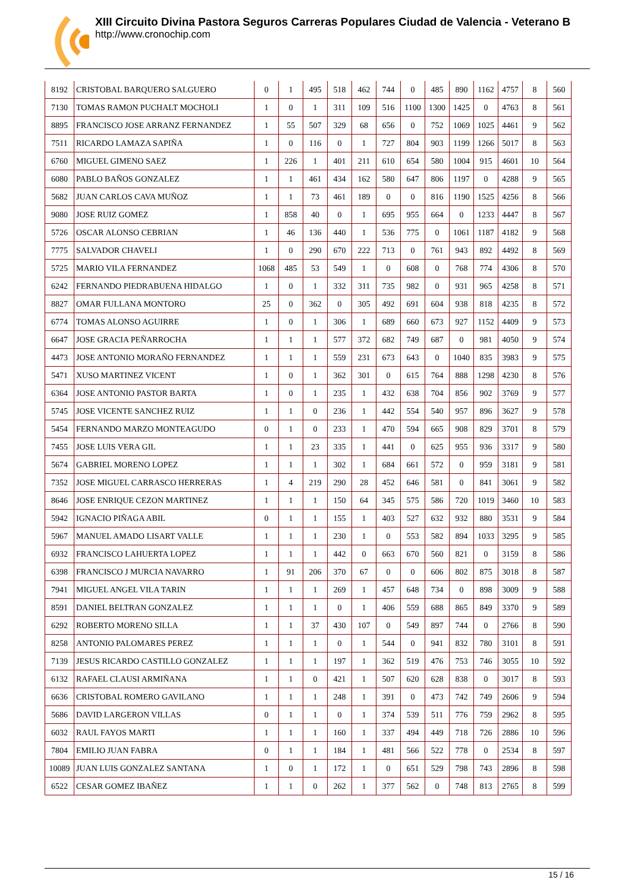XIII Circuito Divina Pastora Seguros Carreras Populares Ciudad de Valencia - Veterano B
http://www.cronochip.com
| 8192 | CRISTOBAL BARQUERO SALGUERO | 0 | 1 | 495 | 518 | 462 | 744 | 0 | 485 | 890 | 1162 | 4757 | 8 | 560 |
| 7130 | TOMAS RAMON PUCHALT MOCHOLI | 1 | 0 | 1 | 311 | 109 | 516 | 1100 | 1300 | 1425 | 0 | 4763 | 8 | 561 |
| 8895 | FRANCISCO JOSE ARRANZ FERNANDEZ | 1 | 55 | 507 | 329 | 68 | 656 | 0 | 752 | 1069 | 1025 | 4461 | 9 | 562 |
| 7511 | RICARDO LAMAZA SAPIÑA | 1 | 0 | 116 | 0 | 1 | 727 | 804 | 903 | 1199 | 1266 | 5017 | 8 | 563 |
| 6760 | MIGUEL GIMENO SAEZ | 1 | 226 | 1 | 401 | 211 | 610 | 654 | 580 | 1004 | 915 | 4601 | 10 | 564 |
| 6080 | PABLO BAÑOS GONZALEZ | 1 | 1 | 461 | 434 | 162 | 580 | 647 | 806 | 1197 | 0 | 4288 | 9 | 565 |
| 5682 | JUAN CARLOS CAVA MUÑOZ | 1 | 1 | 73 | 461 | 189 | 0 | 0 | 816 | 1190 | 1525 | 4256 | 8 | 566 |
| 9080 | JOSE RUIZ GOMEZ | 1 | 858 | 40 | 0 | 1 | 695 | 955 | 664 | 0 | 1233 | 4447 | 8 | 567 |
| 5726 | OSCAR ALONSO CEBRIAN | 1 | 46 | 136 | 440 | 1 | 536 | 775 | 0 | 1061 | 1187 | 4182 | 9 | 568 |
| 7775 | SALVADOR CHAVELI | 1 | 0 | 290 | 670 | 222 | 713 | 0 | 761 | 943 | 892 | 4492 | 8 | 569 |
| 5725 | MARIO VILA FERNANDEZ | 1068 | 485 | 53 | 549 | 1 | 0 | 608 | 0 | 768 | 774 | 4306 | 8 | 570 |
| 6242 | FERNANDO PIEDRABUENA HIDALGO | 1 | 0 | 1 | 332 | 311 | 735 | 982 | 0 | 931 | 965 | 4258 | 8 | 571 |
| 8827 | OMAR FULLANA MONTORO | 25 | 0 | 362 | 0 | 305 | 492 | 691 | 604 | 938 | 818 | 4235 | 8 | 572 |
| 6774 | TOMAS ALONSO AGUIRRE | 1 | 0 | 1 | 306 | 1 | 689 | 660 | 673 | 927 | 1152 | 4409 | 9 | 573 |
| 6647 | JOSE GRACIA PEÑARROCHA | 1 | 1 | 1 | 577 | 372 | 682 | 749 | 687 | 0 | 981 | 4050 | 9 | 574 |
| 4473 | JOSE ANTONIO MORAÑO FERNANDEZ | 1 | 1 | 1 | 559 | 231 | 673 | 643 | 0 | 1040 | 835 | 3983 | 9 | 575 |
| 5471 | XUSO MARTINEZ VICENT | 1 | 0 | 1 | 362 | 301 | 0 | 615 | 764 | 888 | 1298 | 4230 | 8 | 576 |
| 6364 | JOSE ANTONIO PASTOR BARTA | 1 | 0 | 1 | 235 | 1 | 432 | 638 | 704 | 856 | 902 | 3769 | 9 | 577 |
| 5745 | JOSE VICENTE SANCHEZ RUIZ | 1 | 1 | 0 | 236 | 1 | 442 | 554 | 540 | 957 | 896 | 3627 | 9 | 578 |
| 5454 | FERNANDO MARZO MONTEAGUDO | 0 | 1 | 0 | 233 | 1 | 470 | 594 | 665 | 908 | 829 | 3701 | 8 | 579 |
| 7455 | JOSE LUIS VERA GIL | 1 | 1 | 23 | 335 | 1 | 441 | 0 | 625 | 955 | 936 | 3317 | 9 | 580 |
| 5674 | GABRIEL MORENO LOPEZ | 1 | 1 | 1 | 302 | 1 | 684 | 661 | 572 | 0 | 959 | 3181 | 9 | 581 |
| 7352 | JOSE MIGUEL CARRASCO HERRERAS | 1 | 4 | 219 | 290 | 28 | 452 | 646 | 581 | 0 | 841 | 3061 | 9 | 582 |
| 8646 | JOSE ENRIQUE CEZON MARTINEZ | 1 | 1 | 1 | 150 | 64 | 345 | 575 | 586 | 720 | 1019 | 3460 | 10 | 583 |
| 5942 | IGNACIO PIÑAGA ABIL | 0 | 1 | 1 | 155 | 1 | 403 | 527 | 632 | 932 | 880 | 3531 | 9 | 584 |
| 5967 | MANUEL AMADO LISART VALLE | 1 | 1 | 1 | 230 | 1 | 0 | 553 | 582 | 894 | 1033 | 3295 | 9 | 585 |
| 6932 | FRANCISCO LAHUERTA LOPEZ | 1 | 1 | 1 | 442 | 0 | 663 | 670 | 560 | 821 | 0 | 3159 | 8 | 586 |
| 6398 | FRANCISCO J MURCIA NAVARRO | 1 | 91 | 206 | 370 | 67 | 0 | 0 | 606 | 802 | 875 | 3018 | 8 | 587 |
| 7941 | MIGUEL ANGEL VILA TARIN | 1 | 1 | 1 | 269 | 1 | 457 | 648 | 734 | 0 | 898 | 3009 | 9 | 588 |
| 8591 | DANIEL BELTRAN GONZALEZ | 1 | 1 | 1 | 0 | 1 | 406 | 559 | 688 | 865 | 849 | 3370 | 9 | 589 |
| 6292 | ROBERTO MORENO SILLA | 1 | 1 | 37 | 430 | 107 | 0 | 549 | 897 | 744 | 0 | 2766 | 8 | 590 |
| 8258 | ANTONIO PALOMARES PEREZ | 1 | 1 | 1 | 0 | 1 | 544 | 0 | 941 | 832 | 780 | 3101 | 8 | 591 |
| 7139 | JESUS RICARDO CASTILLO GONZALEZ | 1 | 1 | 1 | 197 | 1 | 362 | 519 | 476 | 753 | 746 | 3055 | 10 | 592 |
| 6132 | RAFAEL CLAUSI ARMIÑANA | 1 | 1 | 0 | 421 | 1 | 507 | 620 | 628 | 838 | 0 | 3017 | 8 | 593 |
| 6636 | CRISTOBAL ROMERO GAVILANO | 1 | 1 | 1 | 248 | 1 | 391 | 0 | 473 | 742 | 749 | 2606 | 9 | 594 |
| 5686 | DAVID LARGERON VILLAS | 0 | 1 | 1 | 0 | 1 | 374 | 539 | 511 | 776 | 759 | 2962 | 8 | 595 |
| 6032 | RAUL FAYOS MARTI | 1 | 1 | 1 | 160 | 1 | 337 | 494 | 449 | 718 | 726 | 2886 | 10 | 596 |
| 7804 | EMILIO JUAN FABRA | 0 | 1 | 1 | 184 | 1 | 481 | 566 | 522 | 778 | 0 | 2534 | 8 | 597 |
| 10089 | JUAN LUIS GONZALEZ SANTANA | 1 | 0 | 1 | 172 | 1 | 0 | 651 | 529 | 798 | 743 | 2896 | 8 | 598 |
| 6522 | CESAR GOMEZ IBAÑEZ | 1 | 1 | 0 | 262 | 1 | 377 | 562 | 0 | 748 | 813 | 2765 | 8 | 599 |
15 / 16